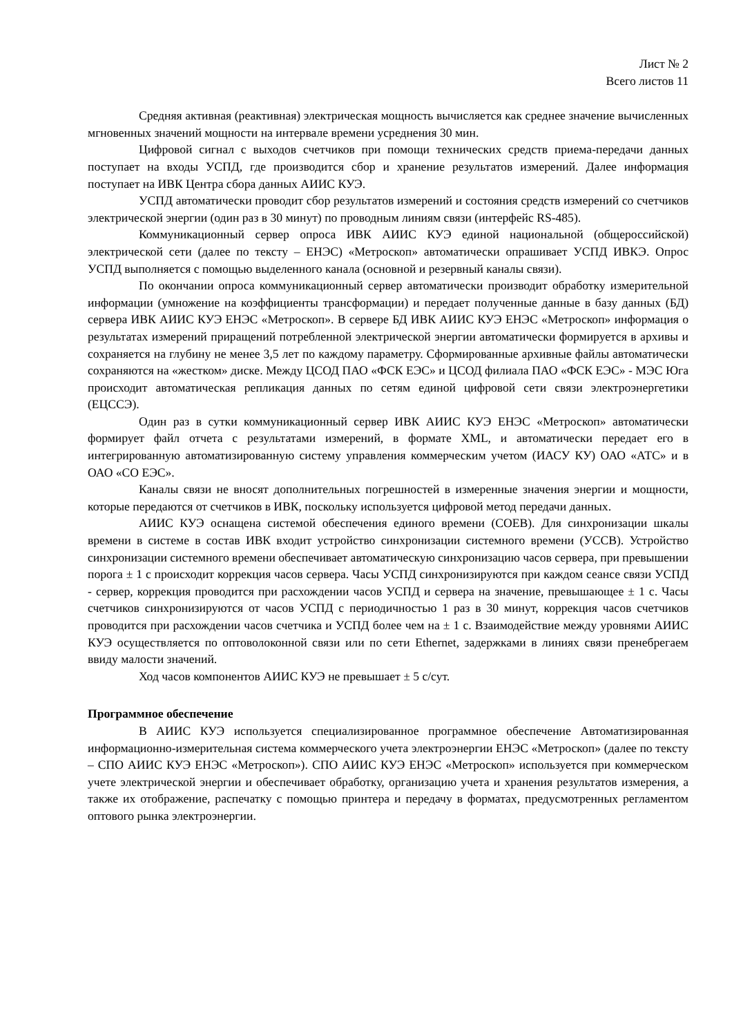Лист № 2
Всего листов 11
Средняя активная (реактивная) электрическая мощность вычисляется как среднее значение вычисленных мгновенных значений мощности на интервале времени усреднения 30 мин.
Цифровой сигнал с выходов счетчиков при помощи технических средств приема-передачи данных поступает на входы УСПД, где производится сбор и хранение результатов измерений. Далее информация поступает на ИВК Центра сбора данных АИИС КУЭ.
УСПД автоматически проводит сбор результатов измерений и состояния средств измерений со счетчиков электрической энергии (один раз в 30 минут) по проводным линиям связи (интерфейс RS-485).
Коммуникационный сервер опроса ИВК АИИС КУЭ единой национальной (общероссийской) электрической сети (далее по тексту – ЕНЭС) «Метроскоп» автоматически опрашивает УСПД ИВКЭ. Опрос УСПД выполняется с помощью выделенного канала (основной и резервный каналы связи).
По окончании опроса коммуникационный сервер автоматически производит обработку измерительной информации (умножение на коэффициенты трансформации) и передает полученные данные в базу данных (БД) сервера ИВК АИИС КУЭ ЕНЭС «Метроскоп». В сервере БД ИВК АИИС КУЭ ЕНЭС «Метроскоп» информация о результатах измерений приращений потребленной электрической энергии автоматически формируется в архивы и сохраняется на глубину не менее 3,5 лет по каждому параметру. Сформированные архивные файлы автоматически сохраняются на «жестком» диске. Между ЦСОД ПАО «ФСК ЕЭС» и ЦСОД филиала ПАО «ФСК ЕЭС» - МЭС Юга происходит автоматическая репликация данных по сетям единой цифровой сети связи электроэнергетики (ЕЦССЭ).
Один раз в сутки коммуникационный сервер ИВК АИИС КУЭ ЕНЭС «Метроскоп» автоматически формирует файл отчета с результатами измерений, в формате XML, и автоматически передает его в интегрированную автоматизированную систему управления коммерческим учетом (ИАСУ КУ) ОАО «АТС» и в ОАО «СО ЕЭС».
Каналы связи не вносят дополнительных погрешностей в измеренные значения энергии и мощности, которые передаются от счетчиков в ИВК, поскольку используется цифровой метод передачи данных.
АИИС КУЭ оснащена системой обеспечения единого времени (СОЕВ). Для синхронизации шкалы времени в системе в состав ИВК входит устройство синхронизации системного времени (УССВ). Устройство синхронизации системного времени обеспечивает автоматическую синхронизацию часов сервера, при превышении порога ± 1 с происходит коррекция часов сервера. Часы УСПД синхронизируются при каждом сеансе связи УСПД - сервер, коррекция проводится при расхождении часов УСПД и сервера на значение, превышающее ± 1 с. Часы счетчиков синхронизируются от часов УСПД с периодичностью 1 раз в 30 минут, коррекция часов счетчиков проводится при расхождении часов счетчика и УСПД более чем на ± 1 с. Взаимодействие между уровнями АИИС КУЭ осуществляется по оптоволоконной связи или по сети Ethernet, задержками в линиях связи пренебрегаем ввиду малости значений.
Ход часов компонентов АИИС КУЭ не превышает ± 5 с/сут.
Программное обеспечение
В АИИС КУЭ используется специализированное программное обеспечение Автоматизированная информационно-измерительная система коммерческого учета электроэнергии ЕНЭС «Метроскоп» (далее по тексту – СПО АИИС КУЭ ЕНЭС «Метроскоп»). СПО АИИС КУЭ ЕНЭС «Метроскоп» используется при коммерческом учете электрической энергии и обеспечивает обработку, организацию учета и хранения результатов измерения, а также их отображение, распечатку с помощью принтера и передачу в форматах, предусмотренных регламентом оптового рынка электроэнергии.